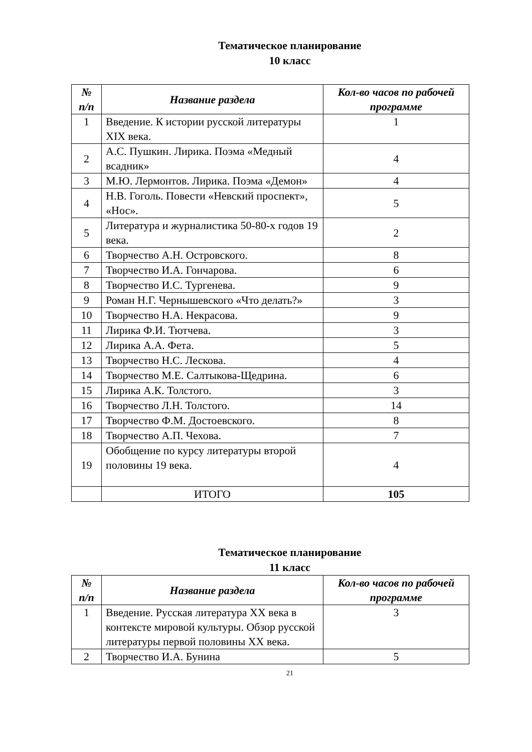Тематическое планирование
10 класс
| № п/п | Название раздела | Кол-во часов по рабочей программе |
| --- | --- | --- |
| 1 | Введение. К истории русской литературы XIX века. | 1 |
| 2 | А.С. Пушкин. Лирика. Поэма «Медный всадник» | 4 |
| 3 | М.Ю. Лермонтов. Лирика. Поэма «Демон» | 4 |
| 4 | Н.В. Гоголь. Повести «Невский проспект», «Нос». | 5 |
| 5 | Литература и журналистика 50-80-х годов 19 века. | 2 |
| 6 | Творчество А.Н. Островского. | 8 |
| 7 | Творчество И.А. Гончарова. | 6 |
| 8 | Творчество И.С. Тургенева. | 9 |
| 9 | Роман Н.Г. Чернышевского «Что делать?» | 3 |
| 10 | Творчество Н.А. Некрасова. | 9 |
| 11 | Лирика Ф.И. Тютчева. | 3 |
| 12 | Лирика А.А. Фета. | 5 |
| 13 | Творчество Н.С. Лескова. | 4 |
| 14 | Творчество М.Е. Салтыкова-Щедрина. | 6 |
| 15 | Лирика А.К. Толстого. | 3 |
| 16 | Творчество Л.Н. Толстого. | 14 |
| 17 | Творчество Ф.М. Достоевского. | 8 |
| 18 | Творчество А.П. Чехова. | 7 |
| 19 | Обобщение по курсу литературы второй половины 19 века. | 4 |
| | ИТОГО | 105 |
Тематическое планирование
11 класс
| № п/п | Название раздела | Кол-во часов по рабочей программе |
| --- | --- | --- |
| 1 | Введение. Русская литература XX века в контексте мировой культуры. Обзор русской литературы первой половины XX века. | 3 |
| 2 | Творчество И.А. Бунина | 5 |
21